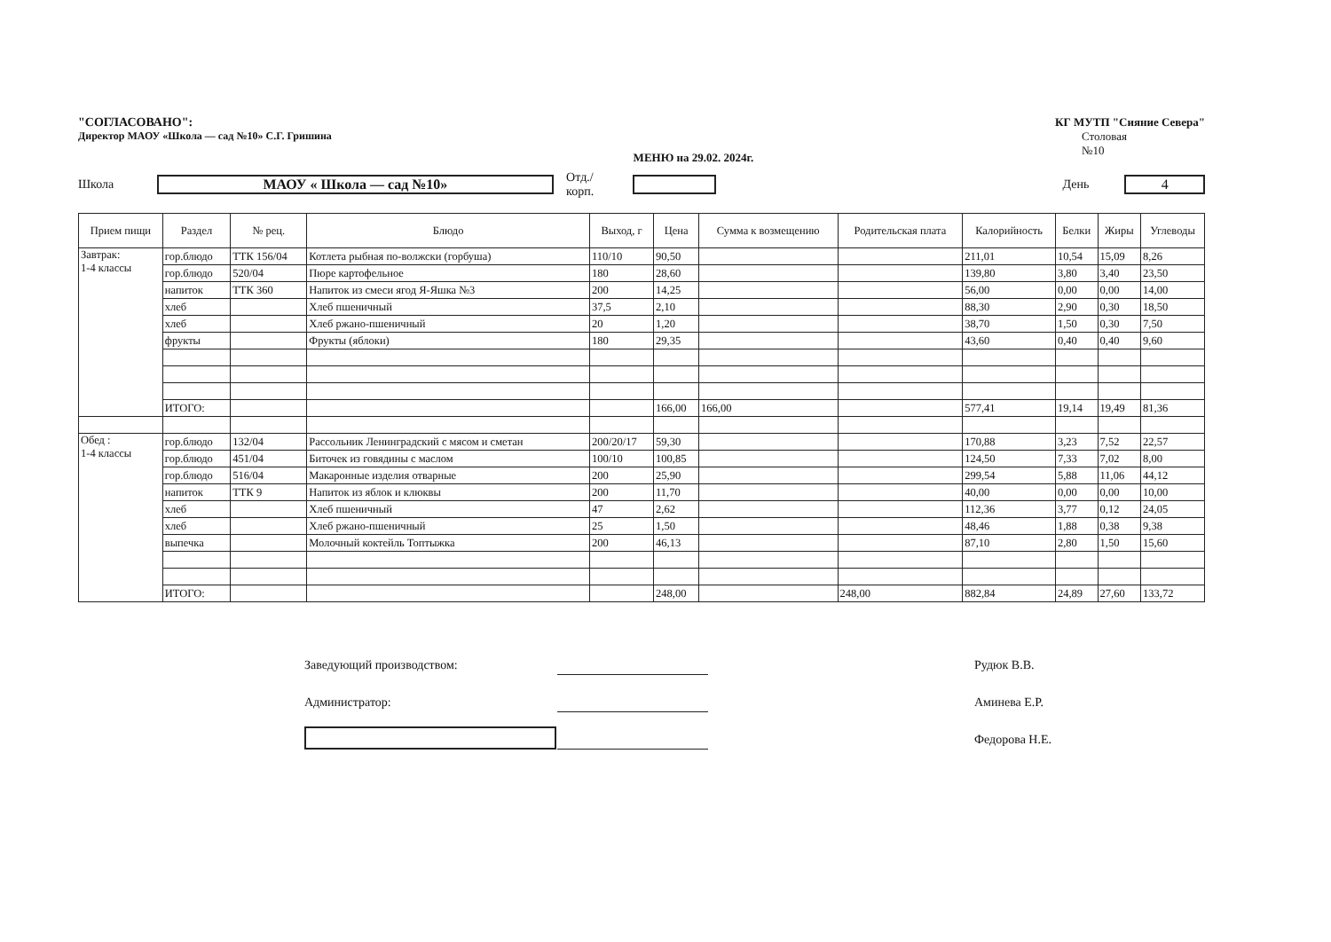"СОГЛАСОВАНО":
Директор МАОУ «Школа — сад №10» С.Г. Гришина
МЕНЮ на 29.02. 2024г.
КГ МУТП "Сияние Севера"
Столовая
№10
Школа МАОУ « Школа — сад №10» Отд./корп. День 4
| Прием пищи | Раздел | № рец. | Блюдо | Выход, г | Цена | Сумма к возмещению | Родительская плата | Калорийность | Белки | Жиры | Углеводы |
| --- | --- | --- | --- | --- | --- | --- | --- | --- | --- | --- | --- |
| Завтрак: 1-4 классы | гор.блюдо | ТТК 156/04 | Котлета рыбная по-волжски (горбуша) | 110/10 | 90,50 | | | 211,01 | 10,54 | 15,09 | 8,26 |
| | гор.блюдо | 520/04 | Пюре картофельное | 180 | 28,60 | | | 139,80 | 3,80 | 3,40 | 23,50 |
| | напиток | ТТК 360 | Напиток из смеси ягод Я-Яшка №3 | 200 | 14,25 | | | 56,00 | 0,00 | 0,00 | 14,00 |
| | хлеб | | Хлеб пшеничный | 37,5 | 2,10 | | | 88,30 | 2,90 | 0,30 | 18,50 |
| | хлеб | | Хлеб ржано-пшеничный | 20 | 1,20 | | | 38,70 | 1,50 | 0,30 | 7,50 |
| | фрукты | | Фрукты (яблоки) | 180 | 29,35 | | | 43,60 | 0,40 | 0,40 | 9,60 |
| | ИТОГО: | | | | 166,00 | 166,00 | | 577,41 | 19,14 | 19,49 | 81,36 |
| Обед : 1-4 классы | гор.блюдо | 132/04 | Рассольник Ленинградский с мясом и сметан | 200/20/17 | 59,30 | | | 170,88 | 3,23 | 7,52 | 22,57 |
| | гор.блюдо | 451/04 | Биточек из говядины с маслом | 100/10 | 100,85 | | | 124,50 | 7,33 | 7,02 | 8,00 |
| | гор.блюдо | 516/04 | Макаронные изделия отварные | 200 | 25,90 | | | 299,54 | 5,88 | 11,06 | 44,12 |
| | напиток | ТТК 9 | Напиток из яблок и клюквы | 200 | 11,70 | | | 40,00 | 0,00 | 0,00 | 10,00 |
| | хлеб | | Хлеб пшеничный | 47 | 2,62 | | | 112,36 | 3,77 | 0,12 | 24,05 |
| | хлеб | | Хлеб ржано-пшеничный | 25 | 1,50 | | | 48,46 | 1,88 | 0,38 | 9,38 |
| | выпечка | | Молочный коктейль Топтыжка | 200 | 46,13 | | | 87,10 | 2,80 | 1,50 | 15,60 |
| | ИТОГО: | | | | 248,00 | | 248,00 | 882,84 | 24,89 | 27,60 | 133,72 |
Заведующий производством: Рудюк В.В.
Администратор: Аминева Е.Р.
Федорова Н.Е.